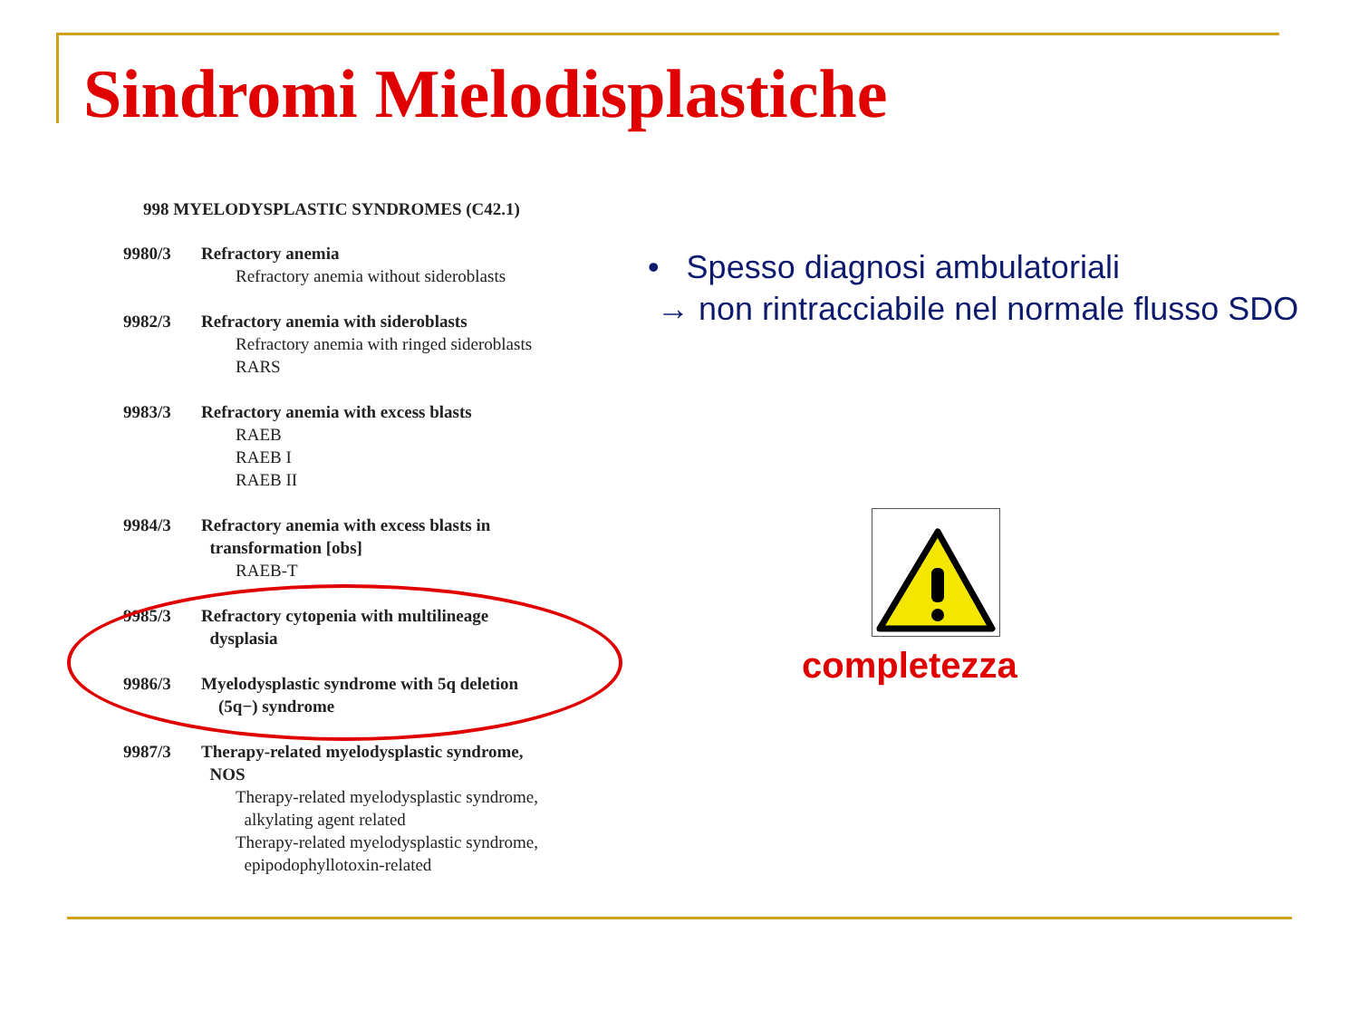Sindromi Mielodisplastiche
998 MYELODYSPLASTIC SYNDROMES (C42.1)
9980/3 Refractory anemia
Refractory anemia without sideroblasts
9982/3 Refractory anemia with sideroblasts
Refractory anemia with ringed sideroblasts
RARS
9983/3 Refractory anemia with excess blasts
RAEB
RAEB I
RAEB II
9984/3 Refractory anemia with excess blasts in
transformation [obs]
RAEB-T
9985/3 Refractory cytopenia with multilineage
dysplasia
9986/3 Myelodysplastic syndrome with 5q deletion
(5q−) syndrome
9987/3 Therapy-related myelodysplastic syndrome,
NOS
Therapy-related myelodysplastic syndrome,
alkylating agent related
Therapy-related myelodysplastic syndrome,
epipodophyllotoxin-related
• Spesso diagnosi ambulatoriali
→ non rintracciabile nel normale flusso SDO
completezza